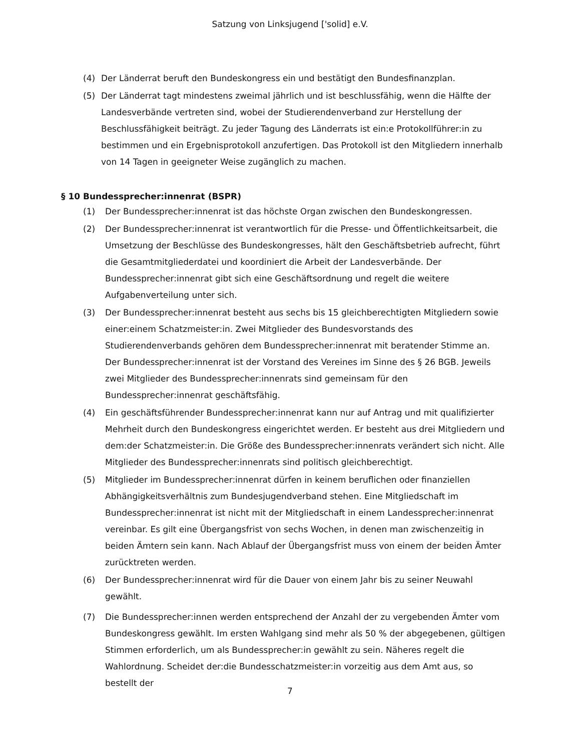Satzung von Linksjugend ['solid] e.V.
(4) Der Länderrat beruft den Bundeskongress ein und bestätigt den Bundesfinanzplan.
(5) Der Länderrat tagt mindestens zweimal jährlich und ist beschlussfähig, wenn die Hälfte der Landesverbände vertreten sind, wobei der Studierendenverband zur Herstellung der Beschlussfähigkeit beiträgt. Zu jeder Tagung des Länderrats ist ein:e Protokollführer:in zu bestimmen und ein Ergebnisprotokoll anzufertigen. Das Protokoll ist den Mitgliedern innerhalb von 14 Tagen in geeigneter Weise zugänglich zu machen.
§ 10 Bundessprecher:innenrat (BSPR)
(1) Der Bundessprecher:innenrat ist das höchste Organ zwischen den Bundeskongressen.
(2) Der Bundessprecher:innenrat ist verantwortlich für die Presse- und Öffentlichkeitsarbeit, die Umsetzung der Beschlüsse des Bundeskongresses, hält den Geschäftsbetrieb aufrecht, führt die Gesamtmitgliederdatei und koordiniert die Arbeit der Landesverbände. Der Bundessprecher:innenrat gibt sich eine Geschäftsordnung und regelt die weitere Aufgabenverteilung unter sich.
(3) Der Bundessprecher:innenrat besteht aus sechs bis 15 gleichberechtigten Mitgliedern sowie einer:einem Schatzmeister:in. Zwei Mitglieder des Bundesvorstands des Studierendenverbands gehören dem Bundessprecher:innenrat mit beratender Stimme an. Der Bundessprecher:innenrat ist der Vorstand des Vereines im Sinne des § 26 BGB. Jeweils zwei Mitglieder des Bundessprecher:innenrats sind gemeinsam für den Bundessprecher:innenrat geschäftsfähig.
(4) Ein geschäftsführender Bundessprecher:innenrat kann nur auf Antrag und mit qualifizierter Mehrheit durch den Bundeskongress eingerichtet werden. Er besteht aus drei Mitgliedern und dem:der Schatzmeister:in. Die Größe des Bundessprecher:innenrats verändert sich nicht. Alle Mitglieder des Bundessprecher:innenrats sind politisch gleichberechtigt.
(5) Mitglieder im Bundessprecher:innenrat dürfen in keinem beruflichen oder finanziellen Abhängigkeitsverhältnis zum Bundesjugendverband stehen. Eine Mitgliedschaft im Bundessprecher:innenrat ist nicht mit der Mitgliedschaft in einem Landessprecher:innenrat vereinbar. Es gilt eine Übergangsfrist von sechs Wochen, in denen man zwischenzeitig in beiden Ämtern sein kann. Nach Ablauf der Übergangsfrist muss von einem der beiden Ämter zurücktreten werden.
(6) Der Bundessprecher:innenrat wird für die Dauer von einem Jahr bis zu seiner Neuwahl gewählt.
(7) Die Bundessprecher:innen werden entsprechend der Anzahl der zu vergebenden Ämter vom Bundeskongress gewählt. Im ersten Wahlgang sind mehr als 50 % der abgegebenen, gültigen Stimmen erforderlich, um als Bundessprecher:in gewählt zu sein. Näheres regelt die Wahlordnung. Scheidet der:die Bundesschatzmeister:in vorzeitig aus dem Amt aus, so bestellt der
7